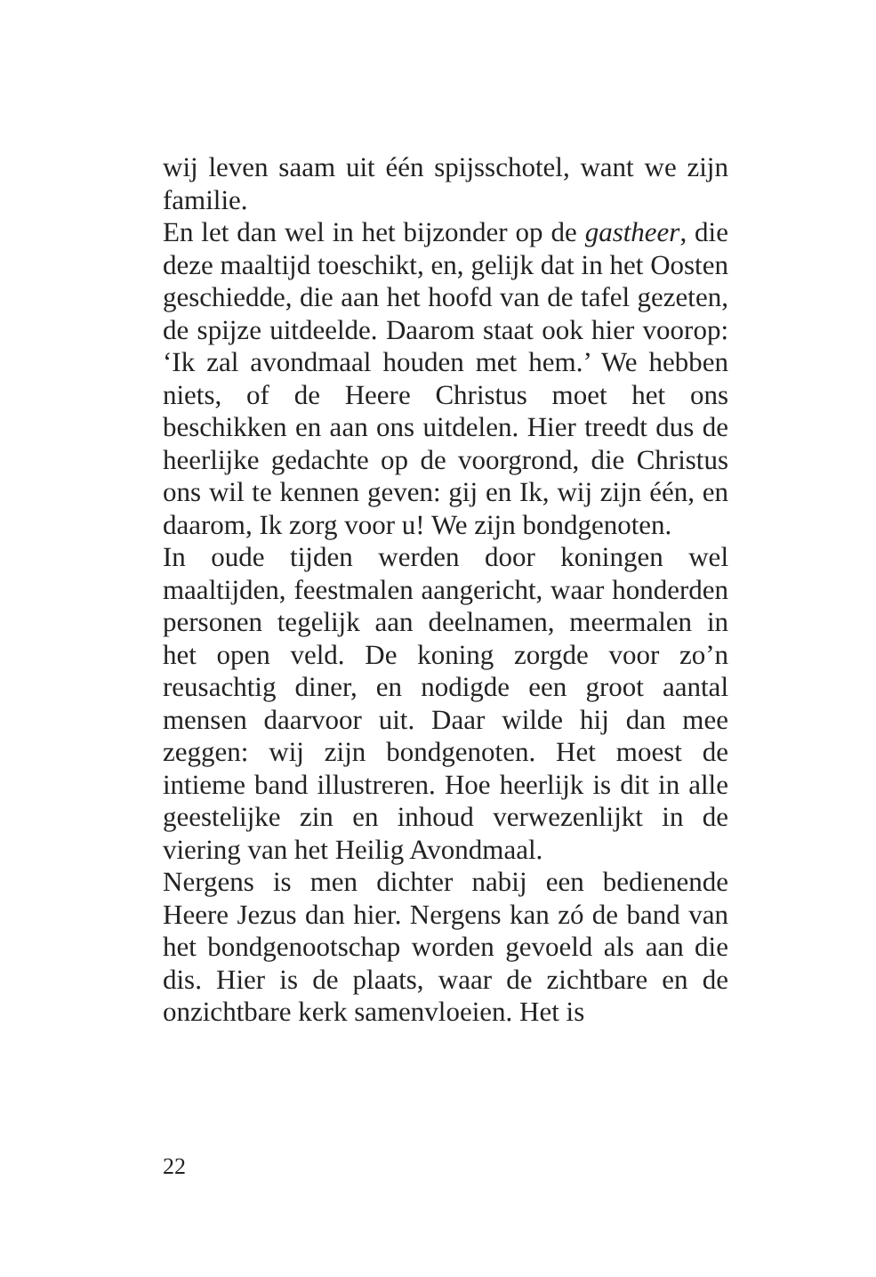wij leven saam uit één spijsschotel, want we zijn familie.
En let dan wel in het bijzonder op de gastheer, die deze maaltijd toeschikt, en, gelijk dat in het Oosten geschiedde, die aan het hoofd van de tafel gezeten, de spijze uitdeelde. Daarom staat ook hier voorop: ‘Ik zal avondmaal houden met hem.’ We hebben niets, of de Heere Christus moet het ons beschikken en aan ons uitdelen. Hier treedt dus de heerlijke gedachte op de voorgrond, die Christus ons wil te kennen geven: gij en Ik, wij zijn één, en daarom, Ik zorg voor u! We zijn bondgenoten.
In oude tijden werden door koningen wel maaltijden, feestmalen aangericht, waar honderden personen tegelijk aan deelnamen, meermalen in het open veld. De koning zorgde voor zo’n reusachtig diner, en nodigde een groot aantal mensen daarvoor uit. Daar wilde hij dan mee zeggen: wij zijn bondgenoten. Het moest de intieme band illustreren. Hoe heerlijk is dit in alle geestelijke zin en inhoud verwezenlijkt in de viering van het Heilig Avondmaal.
Nergens is men dichter nabij een bedienende Heere Jezus dan hier. Nergens kan zó de band van het bondgenootschap worden gevoeld als aan die dis. Hier is de plaats, waar de zichtbare en de onzichtbare kerk samenvloeien. Het is
22